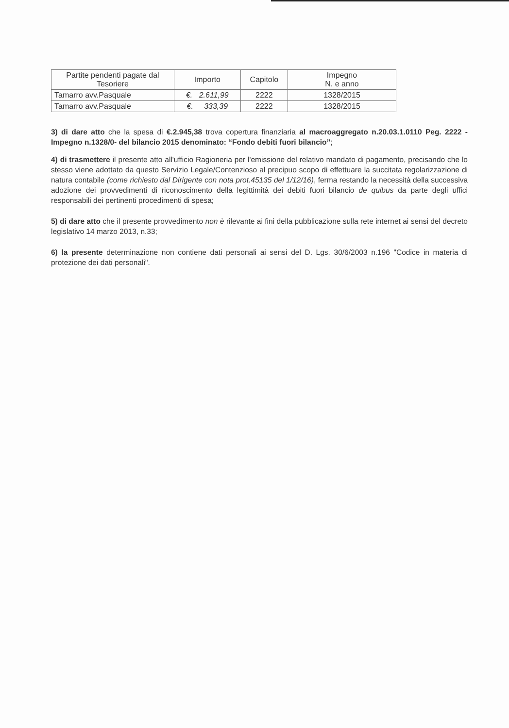| Partite pendenti pagate dal Tesoriere | Importo | Capitolo | Impegno N. e anno |
| --- | --- | --- | --- |
| Tamarro avv.Pasquale | €. 2.611,99 | 2222 | 1328/2015 |
| Tamarro avv.Pasquale | €. 333,39 | 2222 | 1328/2015 |
3) di dare atto che la spesa di €.2.945,38 trova copertura finanziaria al macroaggregato n.20.03.1.0110 Peg. 2222 - Impegno n.1328/0- del bilancio 2015 denominato: “Fondo debiti fuori bilancio”;
4) di trasmettere il presente atto all'ufficio Ragioneria per l'emissione del relativo mandato di pagamento, precisando che lo stesso viene adottato da questo Servizio Legale/Contenzioso al precipuo scopo di effettuare la succitata regolarizzazione di natura contabile (come richiesto dal Dirigente con nota prot.45135 del 1/12/16), ferma restando la necessità della successiva adozione dei provvedimenti di riconoscimento della legittimità dei debiti fuori bilancio de quibus da parte degli uffici responsabili dei pertinenti procedimenti di spesa;
5) di dare atto che il presente provvedimento non è rilevante ai fini della pubblicazione sulla rete internet ai sensi del decreto legislativo 14 marzo 2013, n.33;
6) la presente determinazione non contiene dati personali ai sensi del D. Lgs. 30/6/2003 n.196 "Codice in materia di protezione dei dati personali".